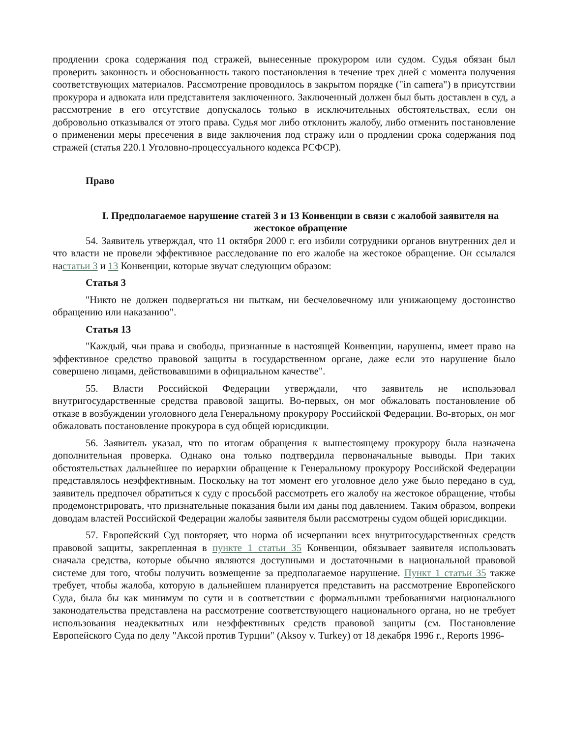продлении срока содержания под стражей, вынесенные прокурором или судом. Судья обязан был проверить законность и обоснованность такого постановления в течение трех дней с момента получения соответствующих материалов. Рассмотрение проводилось в закрытом порядке ("in camera") в присутствии прокурора и адвоката или представителя заключенного. Заключенный должен был быть доставлен в суд, а рассмотрение в его отсутствие допускалось только в исключительных обстоятельствах, если он добровольно отказывался от этого права. Судья мог либо отклонить жалобу, либо отменить постановление о применении меры пресечения в виде заключения под стражу или о продлении срока содержания под стражей (статья 220.1 Уголовно-процессуального кодекса РСФСР).
Право
I. Предполагаемое нарушение статей 3 и 13 Конвенции в связи с жалобой заявителя на жестокое обращение
54. Заявитель утверждал, что 11 октября 2000 г. его избили сотрудники органов внутренних дел и что власти не провели эффективное расследование по его жалобе на жестокое обращение. Он ссылался настатьи 3 и 13 Конвенции, которые звучат следующим образом:
Статья 3
"Никто не должен подвергаться ни пыткам, ни бесчеловечному или унижающему достоинство обращению или наказанию".
Статья 13
"Каждый, чьи права и свободы, признанные в настоящей Конвенции, нарушены, имеет право на эффективное средство правовой защиты в государственном органе, даже если это нарушение было совершено лицами, действовавшими в официальном качестве".
55. Власти Российской Федерации утверждали, что заявитель не использовал внутригосударственные средства правовой защиты. Во-первых, он мог обжаловать постановление об отказе в возбуждении уголовного дела Генеральному прокурору Российской Федерации. Во-вторых, он мог обжаловать постановление прокурора в суд общей юрисдикции.
56. Заявитель указал, что по итогам обращения к вышестоящему прокурору была назначена дополнительная проверка. Однако она только подтвердила первоначальные выводы. При таких обстоятельствах дальнейшее по иерархии обращение к Генеральному прокурору Российской Федерации представлялось неэффективным. Поскольку на тот момент его уголовное дело уже было передано в суд, заявитель предпочел обратиться к суду с просьбой рассмотреть его жалобу на жестокое обращение, чтобы продемонстрировать, что признательные показания были им даны под давлением. Таким образом, вопреки доводам властей Российской Федерации жалобы заявителя были рассмотрены судом общей юрисдикции.
57. Европейский Суд повторяет, что норма об исчерпании всех внутригосударственных средств правовой защиты, закрепленная в пункте 1 статьи 35 Конвенции, обязывает заявителя использовать сначала средства, которые обычно являются доступными и достаточными в национальной правовой системе для того, чтобы получить возмещение за предполагаемое нарушение. Пункт 1 статьи 35 также требует, чтобы жалоба, которую в дальнейшем планируется представить на рассмотрение Европейского Суда, была бы как минимум по сути и в соответствии с формальными требованиями национального законодательства представлена на рассмотрение соответствующего национального органа, но не требует использования неадекватных или неэффективных средств правовой защиты (см. Постановление Европейского Суда по делу "Аксой против Турции" (Aksoy v. Turkey) от 18 декабря 1996 г., Reports 1996-